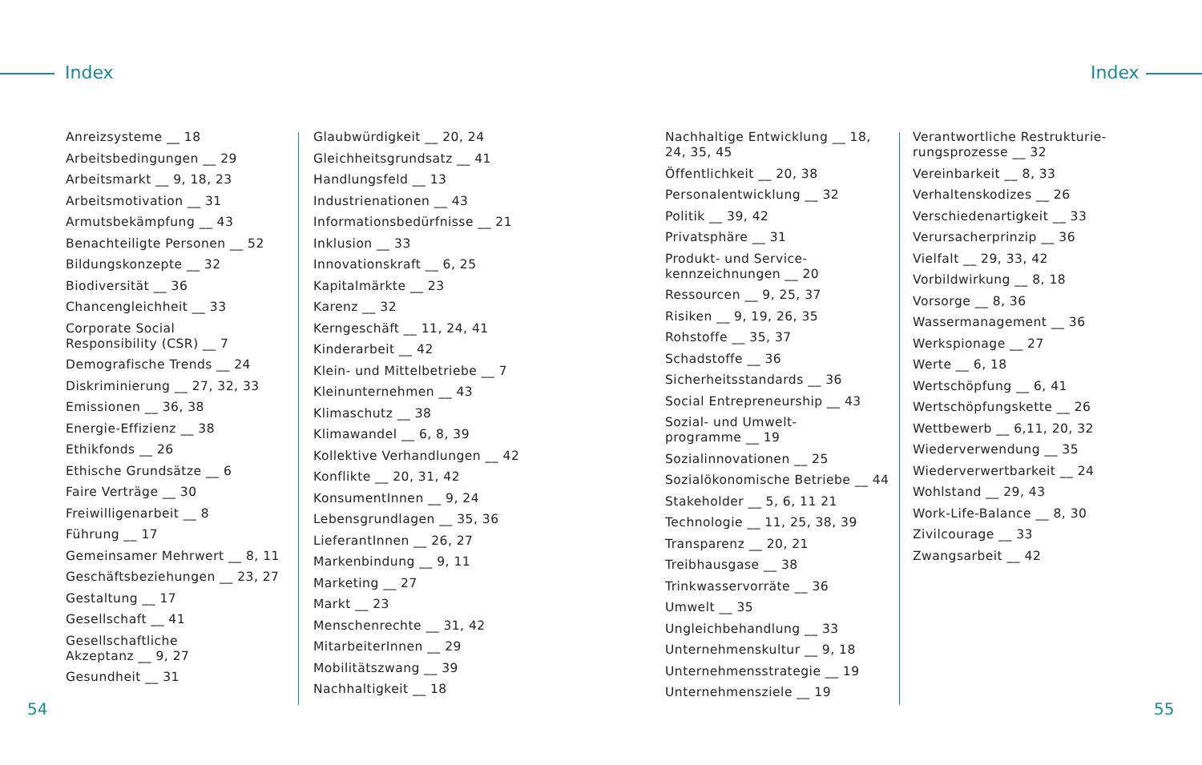Index Index
Anreizsysteme __ 18
Arbeitsbedingungen __ 29
Arbeitsmarkt __ 9, 18, 23
Arbeitsmotivation __ 31
Armutsbekämpfung __ 43
Benachteiligte Personen __ 52
Bildungskonzepte __ 32
Biodiversität __ 36
Chancengleichheit __ 33
Corporate Social
Responsibility (CSR) __ 7
Demografische Trends __ 24
Diskriminierung __ 27, 32, 33
Emissionen __ 36, 38
Energie-Effizienz __ 38
Ethikfonds __ 26
Ethische Grundsätze __ 6
Faire Verträge __ 30
Freiwilligenarbeit __ 8
Führung __ 17
Gemeinsamer Mehrwert __ 8, 11
Geschäftsbeziehungen __ 23, 27
Gestaltung __ 17
Gesellschaft __ 41
Gesellschaftliche
Akzeptanz __ 9, 27
Gesundheit __ 31
Glaubwürdigkeit __ 20, 24
Gleichheitsgrundsatz __ 41
Handlungsfeld __ 13
Industrienationen __ 43
Informationsbedürfnisse __ 21
Inklusion __ 33
Innovationskraft __ 6, 25
Kapitalmärkte __ 23
Karenz __ 32
Kerngeschäft __ 11, 24, 41
Kinderarbeit __ 42
Klein- und Mittelbetriebe __ 7
Kleinunternehmen __ 43
Klimaschutz __ 38
Klimawandel __ 6, 8, 39
Kollektive Verhandlungen __ 42
Konflikte __ 20, 31, 42
KonsumentInnen __ 9, 24
Lebensgrundlagen __ 35, 36
LieferantInnen __ 26, 27
Markenbindung __ 9, 11
Marketing __ 27
Markt __ 23
Menschenrechte __ 31, 42
MitarbeiterInnen __ 29
Mobilitätszwang __ 39
Nachhaltigkeit __ 18
Nachhaltige Entwicklung __ 18,
24, 35, 45
Öffentlichkeit __ 20, 38
Personalentwicklung __ 32
Politik __ 39, 42
Privatsphäre __ 31
Produkt- und Service-
kennzeichnungen __ 20
Ressourcen __ 9, 25, 37
Risiken __ 9, 19, 26, 35
Rohstoffe __ 35, 37
Schadstoffe __ 36
Sicherheitsstandards __ 36
Social Entrepreneurship __ 43
Sozial- und Umwelt-
programme __ 19
Sozialinnovationen __ 25
Sozialökonomische Betriebe __ 44
Stakeholder __ 5, 6, 11 21
Technologie __ 11, 25, 38, 39
Transparenz __ 20, 21
Treibhausgase __ 38
Trinkwasservorräte __ 36
Umwelt __ 35
Ungleichbehandlung __ 33
Unternehmenskultur __ 9, 18
Unternehmensstrategie __ 19
Unternehmensziele __ 19
Verantwortliche Restrukturie-
rungsprozesse __ 32
Vereinbarkeit __ 8, 33
Verhaltenskodizes __ 26
Verschiedenartigkeit __ 33
Verursacherprinzip __ 36
Vielfalt __ 29, 33, 42
Vorbildwirkung __ 8, 18
Vorsorge __ 8, 36
Wassermanagement __ 36
Werkspionage __ 27
Werte __ 6, 18
Wertschöpfung __ 6, 41
Wertschöpfungskette __ 26
Wettbewerb __ 6,11, 20, 32
Wiederverwendung __ 35
Wiederverwertbarkeit __ 24
Wohlstand __ 29, 43
Work-Life-Balance __ 8, 30
Zivilcourage __ 33
Zwangsarbeit __ 42
54 55